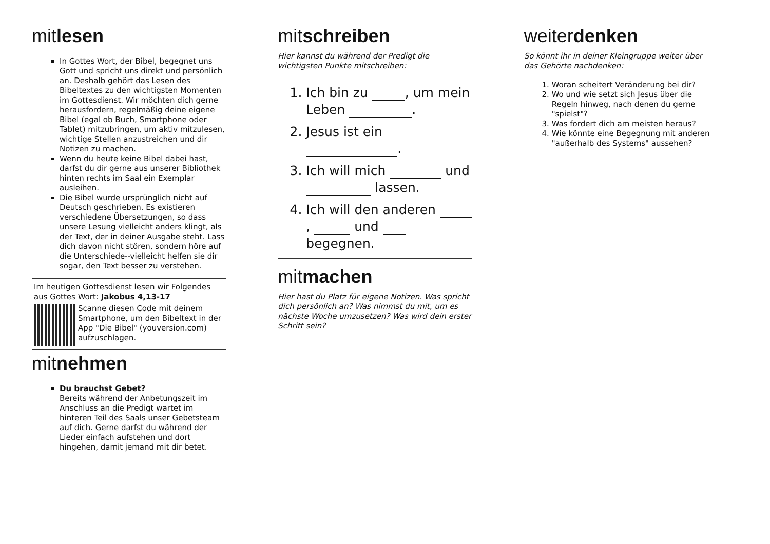mitlesen
In Gottes Wort, der Bibel, begegnet uns Gott und spricht uns direkt und persönlich an. Deshalb gehört das Lesen des Bibeltextes zu den wichtigsten Momenten im Gottesdienst. Wir möchten dich gerne herausfordern, regelmäßig deine eigene Bibel (egal ob Buch, Smartphone oder Tablet) mitzubringen, um aktiv mitzulesen, wichtige Stellen anzustreichen und dir Notizen zu machen.
Wenn du heute keine Bibel dabei hast, darfst du dir gerne aus unserer Bibliothek hinten rechts im Saal ein Exemplar ausleihen.
Die Bibel wurde ursprünglich nicht auf Deutsch geschrieben. Es existieren verschiedene Übersetzungen, so dass unsere Lesung vielleicht anders klingt, als der Text, der in deiner Ausgabe steht. Lass dich davon nicht stören, sondern höre auf die Unterschiede--vielleicht helfen sie dir sogar, den Text besser zu verstehen.
Im heutigen Gottesdienst lesen wir Folgendes aus Gottes Wort: Jakobus 4,13-17
Scanne diesen Code mit deinem Smartphone, um den Bibeltext in der App "Die Bibel" (youversion.com) aufzuschlagen.
mitnehmen
Du brauchst Gebet?
Bereits während der Anbetungszeit im Anschluss an die Predigt wartet im hinteren Teil des Saals unser Gebetsteam auf dich. Gerne darfst du während der Lieder einfach aufstehen und dort hingehen, damit jemand mit dir betet.
mitschreiben
Hier kannst du während der Predigt die wichtigsten Punkte mitschreiben:
1. Ich bin zu , um mein Leben .
2. Jesus ist ein .
3. Ich will mich und lassen.
4. Ich will den anderen , und begegnen.
mitmachen
Hier hast du Platz für eigene Notizen. Was spricht dich persönlich an? Was nimmst du mit, um es nächste Woche umzusetzen? Was wird dein erster Schritt sein?
weiterdenken
So könnt ihr in deiner Kleingruppe weiter über das Gehörte nachdenken:
1. Woran scheitert Veränderung bei dir?
2. Wo und wie setzt sich Jesus über die Regeln hinweg, nach denen du gerne "spielst"?
3. Was fordert dich am meisten heraus?
4. Wie könnte eine Begegnung mit anderen "außerhalb des Systems" aussehen?